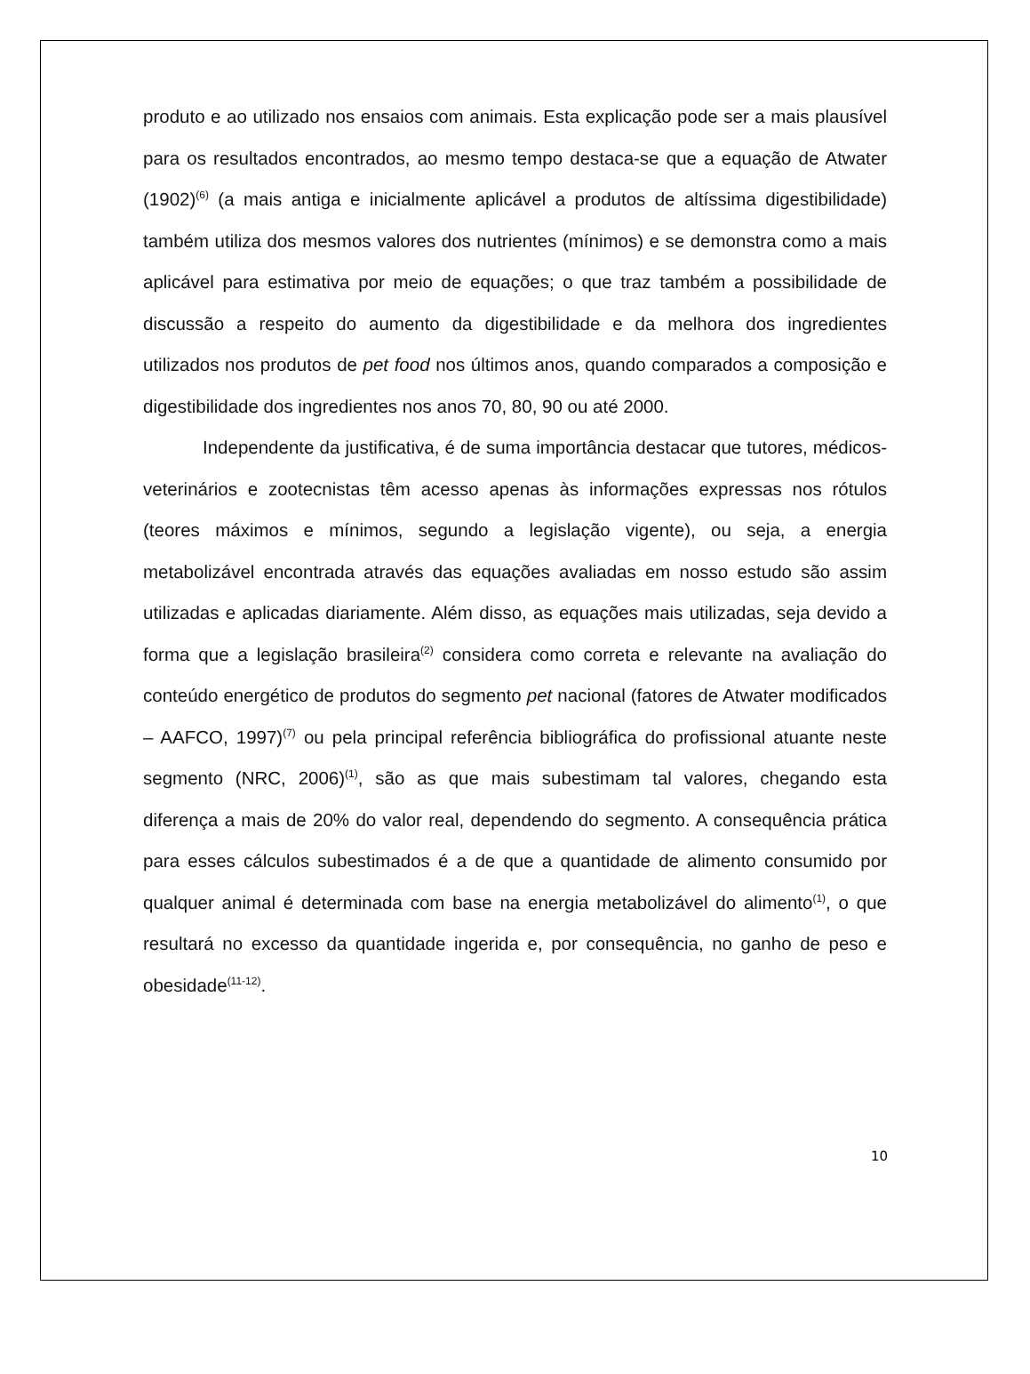produto e ao utilizado nos ensaios com animais. Esta explicação pode ser a mais plausível para os resultados encontrados, ao mesmo tempo destaca-se que a equação de Atwater (1902)<sup>(6)</sup> (a mais antiga e inicialmente aplicável a produtos de altíssima digestibilidade) também utiliza dos mesmos valores dos nutrientes (mínimos) e se demonstra como a mais aplicável para estimativa por meio de equações; o que traz também a possibilidade de discussão a respeito do aumento da digestibilidade e da melhora dos ingredientes utilizados nos produtos de pet food nos últimos anos, quando comparados a composição e digestibilidade dos ingredientes nos anos 70, 80, 90 ou até 2000.
Independente da justificativa, é de suma importância destacar que tutores, médicos-veterinários e zootecnistas têm acesso apenas às informações expressas nos rótulos (teores máximos e mínimos, segundo a legislação vigente), ou seja, a energia metabolizável encontrada através das equações avaliadas em nosso estudo são assim utilizadas e aplicadas diariamente. Além disso, as equações mais utilizadas, seja devido a forma que a legislação brasileira<sup>(2)</sup> considera como correta e relevante na avaliação do conteúdo energético de produtos do segmento pet nacional (fatores de Atwater modificados – AAFCO, 1997)<sup>(7)</sup> ou pela principal referência bibliográfica do profissional atuante neste segmento (NRC, 2006)<sup>(1)</sup>, são as que mais subestimam tal valores, chegando esta diferença a mais de 20% do valor real, dependendo do segmento. A consequência prática para esses cálculos subestimados é a de que a quantidade de alimento consumido por qualquer animal é determinada com base na energia metabolizável do alimento<sup>(1)</sup>, o que resultará no excesso da quantidade ingerida e, por consequência, no ganho de peso e obesidade<sup>(11-12)</sup>.
10